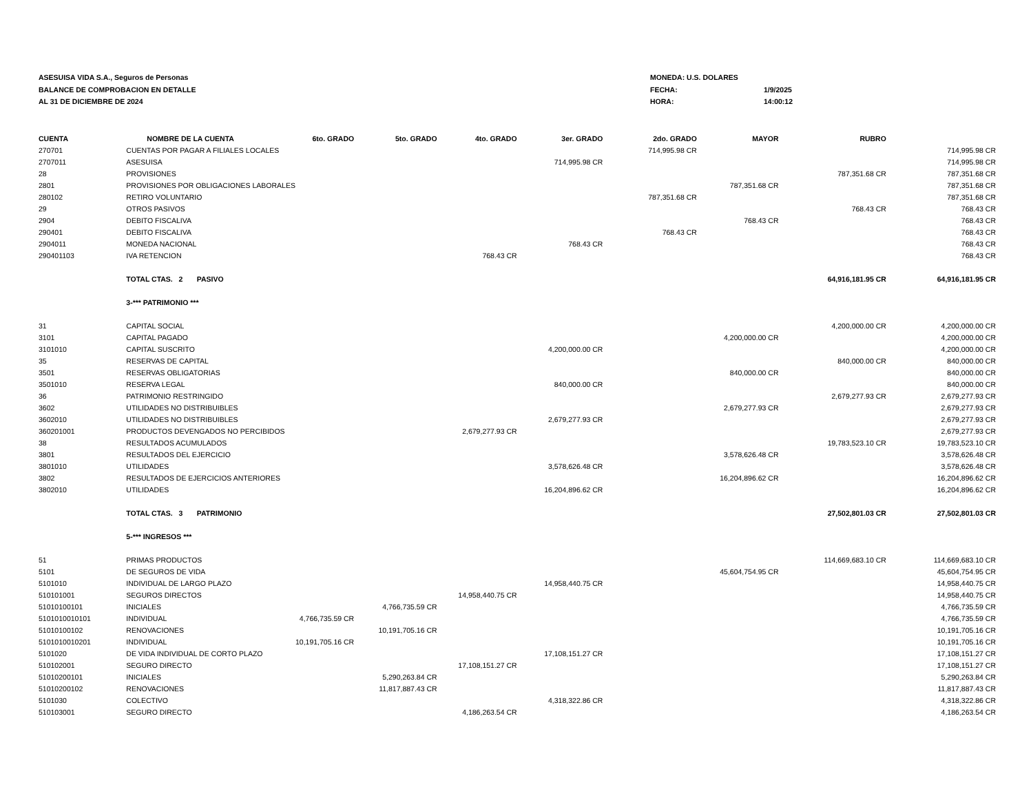ASESUISA VIDA S.A., Seguros de Personas
BALANCE DE COMPROBACION EN DETALLE
AL 31 DE DICIEMBRE DE 2024
MONEDA: U.S. DOLARES
FECHA: 1/9/2025
HORA: 14:00:12
| CUENTA | NOMBRE DE LA CUENTA | 6to. GRADO | 5to. GRADO | 4to. GRADO | 3er. GRADO | 2do. GRADO | MAYOR | RUBRO | |
| --- | --- | --- | --- | --- | --- | --- | --- | --- | --- |
| 270701 | CUENTAS POR PAGAR A FILIALES LOCALES | | | | | 714,995.98 CR | | | 714,995.98 CR |
| 2707011 | ASESUISA | | | | 714,995.98 CR | | | | 714,995.98 CR |
| 28 | PROVISIONES | | | | | | | 787,351.68 CR | 787,351.68 CR |
| 2801 | PROVISIONES POR OBLIGACIONES LABORALES | | | | | | 787,351.68 CR | | 787,351.68 CR |
| 280102 | RETIRO VOLUNTARIO | | | | | 787,351.68 CR | | | 787,351.68 CR |
| 29 | OTROS PASIVOS | | | | | | | 768.43 CR | 768.43 CR |
| 2904 | DEBITO FISCALIVA | | | | | | 768.43 CR | | 768.43 CR |
| 290401 | DEBITO FISCALIVA | | | | | 768.43 CR | | | 768.43 CR |
| 2904011 | MONEDA NACIONAL | | | | 768.43 CR | | | | 768.43 CR |
| 290401103 | IVA RETENCION | | | 768.43 CR | | | | | 768.43 CR |
| | TOTAL CTAS. 2 PASIVO | | | | | | | 64,916,181.95 CR | 64,916,181.95 CR |
| | 3-*** PATRIMONIO *** | | | | | | | | |
| 31 | CAPITAL SOCIAL | | | | | | | 4,200,000.00 CR | 4,200,000.00 CR |
| 3101 | CAPITAL PAGADO | | | | | | 4,200,000.00 CR | | 4,200,000.00 CR |
| 3101010 | CAPITAL SUSCRITO | | | | 4,200,000.00 CR | | | | 4,200,000.00 CR |
| 35 | RESERVAS DE CAPITAL | | | | | | | 840,000.00 CR | 840,000.00 CR |
| 3501 | RESERVAS OBLIGATORIAS | | | | | | 840,000.00 CR | | 840,000.00 CR |
| 3501010 | RESERVA LEGAL | | | | 840,000.00 CR | | | | 840,000.00 CR |
| 36 | PATRIMONIO RESTRINGIDO | | | | | | | 2,679,277.93 CR | 2,679,277.93 CR |
| 3602 | UTILIDADES NO DISTRIBUIBLES | | | | | | 2,679,277.93 CR | | 2,679,277.93 CR |
| 3602010 | UTILIDADES NO DISTRIBUIBLES | | | | 2,679,277.93 CR | | | | 2,679,277.93 CR |
| 360201001 | PRODUCTOS DEVENGADOS NO PERCIBIDOS | | | 2,679,277.93 CR | | | | | 2,679,277.93 CR |
| 38 | RESULTADOS ACUMULADOS | | | | | | | 19,783,523.10 CR | 19,783,523.10 CR |
| 3801 | RESULTADOS DEL EJERCICIO | | | | | | 3,578,626.48 CR | | 3,578,626.48 CR |
| 3801010 | UTILIDADES | | | | 3,578,626.48 CR | | | | 3,578,626.48 CR |
| 3802 | RESULTADOS DE EJERCICIOS ANTERIORES | | | | | | 16,204,896.62 CR | | 16,204,896.62 CR |
| 3802010 | UTILIDADES | | | | 16,204,896.62 CR | | | | 16,204,896.62 CR |
| | TOTAL CTAS. 3 PATRIMONIO | | | | | | | 27,502,801.03 CR | 27,502,801.03 CR |
| | 5-*** INGRESOS *** | | | | | | | | |
| 51 | PRIMAS PRODUCTOS | | | | | | | 114,669,683.10 CR | 114,669,683.10 CR |
| 5101 | DE SEGUROS DE VIDA | | | | | | 45,604,754.95 CR | | 45,604,754.95 CR |
| 5101010 | INDIVIDUAL DE LARGO PLAZO | | | | 14,958,440.75 CR | | | | 14,958,440.75 CR |
| 510101001 | SEGUROS DIRECTOS | | | 14,958,440.75 CR | | | | | 14,958,440.75 CR |
| 51010100101 | INICIALES | | 4,766,735.59 CR | | | | | | 4,766,735.59 CR |
| 5101010010101 | INDIVIDUAL | 4,766,735.59 CR | | | | | | | 4,766,735.59 CR |
| 51010100102 | RENOVACIONES | | 10,191,705.16 CR | | | | | | 10,191,705.16 CR |
| 5101010010201 | INDIVIDUAL | 10,191,705.16 CR | | | | | | | 10,191,705.16 CR |
| 5101020 | DE VIDA INDIVIDUAL DE CORTO PLAZO | | | | 17,108,151.27 CR | | | | 17,108,151.27 CR |
| 510102001 | SEGURO DIRECTO | | | 17,108,151.27 CR | | | | | 17,108,151.27 CR |
| 51010200101 | INICIALES | | 5,290,263.84 CR | | | | | | 5,290,263.84 CR |
| 51010200102 | RENOVACIONES | | 11,817,887.43 CR | | | | | | 11,817,887.43 CR |
| 5101030 | COLECTIVO | | | | 4,318,322.86 CR | | | | 4,318,322.86 CR |
| 510103001 | SEGURO DIRECTO | | | 4,186,263.54 CR | | | | | 4,186,263.54 CR |